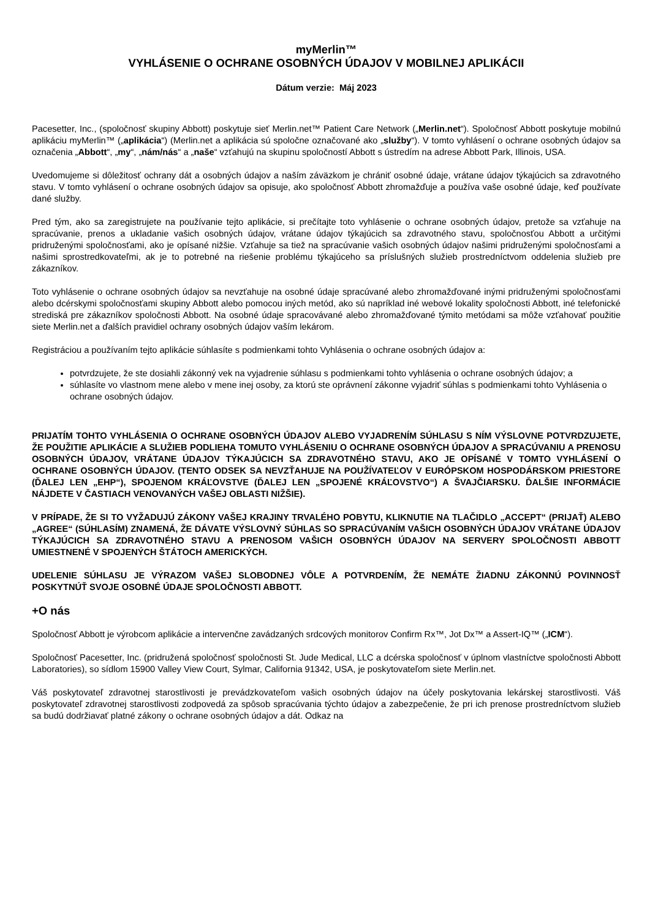myMerlin™
VYHLÁSENIE O OCHRANE OSOBNÝCH ÚDAJOV V MOBILNEJ APLIKÁCII
Dátum verzie: Máj 2023
Pacesetter, Inc., (spoločnosť skupiny Abbott) poskytuje sieť Merlin.net™ Patient Care Network („Merlin.net“). Spoločnosť Abbott poskytuje mobilnú aplikáciu myMerlin™ („aplikácia“) (Merlin.net a aplikácia sú spoločne označované ako „služby“). V tomto vyhlásení o ochrane osobných údajov sa označenia „Abbott“, „my“, „nám/nás“ a „naše“ vzťahujú na skupinu spoločností Abbott s ústredím na adrese Abbott Park, Illinois, USA.
Uvedomujeme si dôležitosť ochrany dát a osobných údajov a naším záväzkom je chrániť osobné údaje, vrátane údajov týkajúcich sa zdravotného stavu. V tomto vyhlásení o ochrane osobných údajov sa opisuje, ako spoločnosť Abbott zhromažďuje a používa vaše osobné údaje, keď používate dané služby.
Pred tým, ako sa zaregistrujete na používanie tejto aplikácie, si prečítajte toto vyhlásenie o ochrane osobných údajov, pretože sa vzťahuje na spracúvanie, prenos a ukladanie vašich osobných údajov, vrátane údajov týkajúcich sa zdravotného stavu, spoločnosťou Abbott a určitými pridruženými spoločnosťami, ako je opísané nižšie. Vzťahuje sa tiež na spracúvanie vašich osobných údajov našimi pridruženými spoločnosťami a našimi sprostredkovateľmi, ak je to potrebné na riešenie problému týkajúceho sa príslušných služieb prostredníctvom oddelenia služieb pre zákazníkov.
Toto vyhlásenie o ochrane osobných údajov sa nevzťahuje na osobné údaje spracúvané alebo zhromažďované inými pridruženými spoločnosťami alebo dcérskymi spoločnosťami skupiny Abbott alebo pomocou iných metód, ako sú napríklad iné webové lokality spoločnosti Abbott, iné telefonické strediská pre zákazníkov spoločnosti Abbott. Na osobné údaje spracovávané alebo zhromažďované týmito metódami sa môže vzťahovať použitie siete Merlin.net a ďalších pravidiel ochrany osobných údajov vaším lekárom.
Registráciou a používaním tejto aplikácie súhlasíte s podmienkami tohto Vyhlásenia o ochrane osobných údajov a:
potvrdzujete, že ste dosiahli zákonný vek na vyjadrenie súhlasu s podmienkami tohto vyhlásenia o ochrane osobných údajov; a
súhlasíte vo vlastnom mene alebo v mene inej osoby, za ktorú ste oprávnení zákonne vyjadriť súhlas s podmienkami tohto Vyhlásenia o ochrane osobných údajov.
PRIJATÍM TOHTO VYHLÁSENIA O OCHRANE OSOBNÝCH ÚDAJOV ALEBO VYJADRENÍM SÚHLASU S NÍM VÝSLOVNE POTVRDZUJETE, ŽE POUŽITIE APLIKÁCIE A SLUŽIEB PODLIEHA TOMUTO VYHLÁSENIU O OCHRANE OSOBNÝCH ÚDAJOV A SPRACÚVANIU A PRENOSU OSOBNÝCH ÚDAJOV, VRÁTANE ÚDAJOV TÝKAJÚCICH SA ZDRAVOTNÉHO STAVU, AKO JE OPÍSANÉ V TOMTO VYHLÁSENÍ O OCHRANE OSOBNÝCH ÚDAJOV. (TENTO ODSEK SA NEVZŤAHUJE NA POUŽÍVATEĽOV V EURÓPSKOM HOSPODÁRSKOM PRIESTORE (ĎALEJ LEN „EHP“), SPOJENOM KRÁĽOVSTVE (ĎALEJ LEN „SPOJENÉ KRÁĽOVSTVO“) A ŠVAJČIARSKU. ĎALŠIE INFORMÁCIE NÁJDETE V ČASTIACH VENOVANÝCH VAŠEJ OBLASTI NIŽŠIE).
V PRÍPADE, ŽE SI TO VYŽADUJÚ ZÁKONY VAŠEJ KRAJINY TRVALÉHO POBYTU, KLIKNUTIE NA TLAČIDLO „ACCEPT“ (PRIJAŤ) ALEBO „AGREE“ (SÚHLASÍM) ZNAMENÁ, ŽE DÁVATE VÝSLOVNÝ SÚHLAS SO SPRACÚVANÍM VAŠICH OSOBNÝCH ÚDAJOV VRÁTANE ÚDAJOV TÝKAJÚCICH SA ZDRAVOTNÉHO STAVU A PRENOSOM VAŠICH OSOBNÝCH ÚDAJOV NA SERVERY SPOLOČNOSTI ABBOTT UMIESTNENÉ V SPOJENÝCH ŠTÁTOCH AMERICKÝCH.
UDELENIE SÚHLASU JE VÝRAZOM VAŠEJ SLOBODNEJ VÔLE A POTVRDENÍM, ŽE NEMÁTE ŽIADNU ZÁKONNÚ POVINNOSŤ POSKYTNÚŤ SVOJE OSOBNÉ ÚDAJE SPOLOČNOSTI ABBOTT.
+O nás
Spoločnosť Abbott je výrobcom aplikácie a intervenčne zavádzaných srdcových monitorov Confirm Rx™, Jot Dx™ a Assert-IQ™ („ICM“).
Spoločnosť Pacesetter, Inc. (pridružená spoločnosť spoločnosti St. Jude Medical, LLC a dcérska spoločnosť v úplnom vlastníctve spoločnosti Abbott Laboratories), so sídlom 15900 Valley View Court, Sylmar, California 91342, USA, je poskytovateľom siete Merlin.net.
Váš poskytovateľ zdravotnej starostlivosti je prevádzkovateľom vašich osobných údajov na účely poskytovania lekárskej starostlivosti. Váš poskytovateľ zdravotnej starostlivosti zodpovedá za spôsob spracúvania týchto údajov a zabezpečenie, že pri ich prenose prostredníctvom služieb sa budú dodržiavať platné zákony o ochrane osobných údajov a dát. Odkaz na